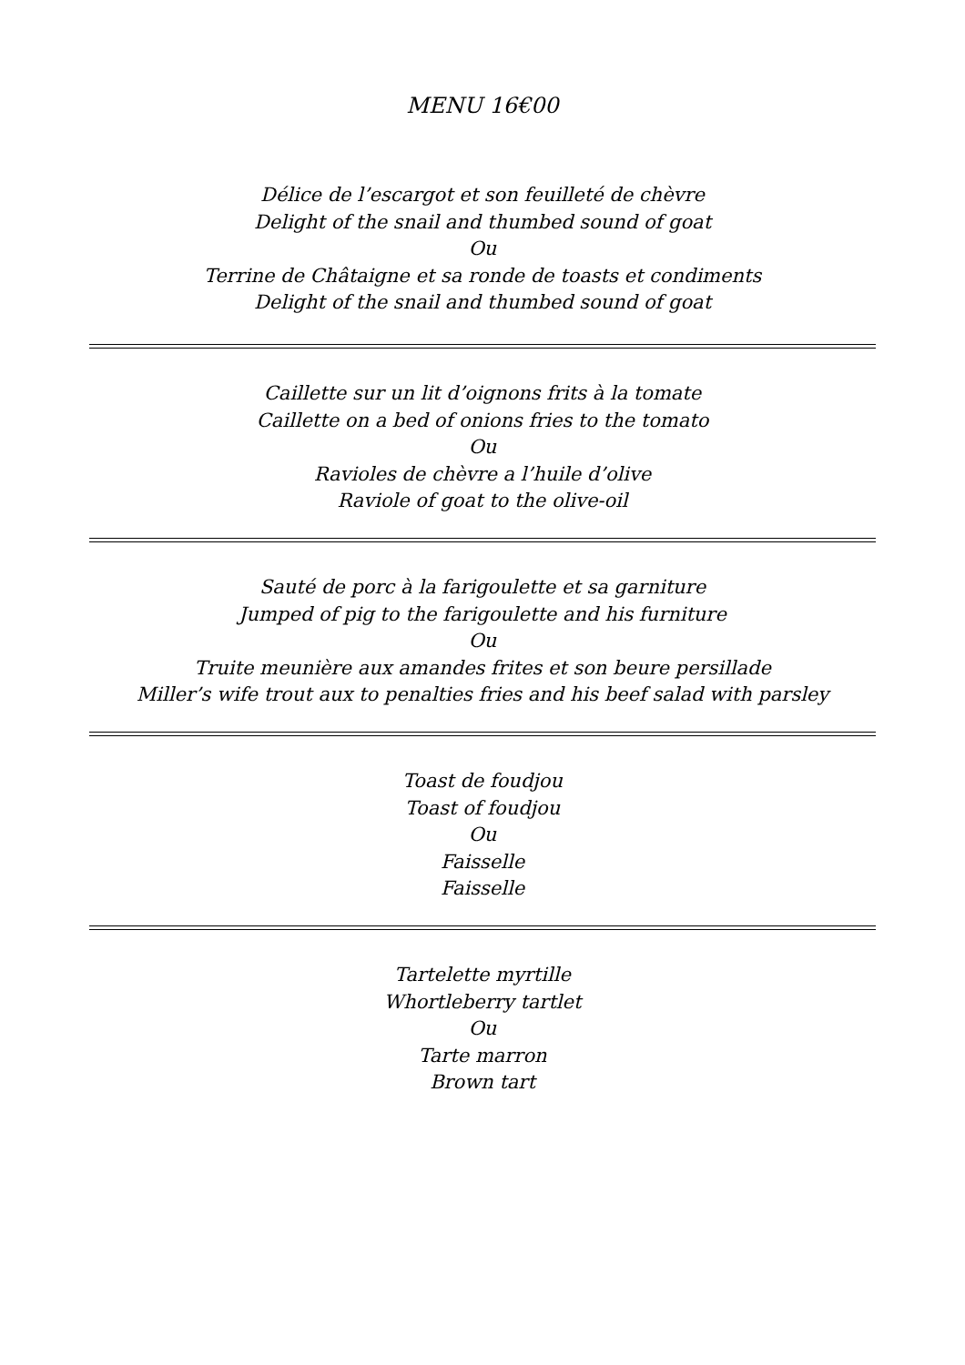MENU 16€00
Délice de l’escargot et son feuilleté de chèvre
Delight of the snail and thumbed sound of goat
Ou
Terrine de Châtaigne et sa ronde de toasts et condiments
Delight of the snail and thumbed sound of goat
Caillette sur un lit d’oignons frits à la tomate
Caillette on a bed of onions fries to the tomato
Ou
Ravioles de chèvre a l’huile d’olive
Raviole of goat to the olive-oil
Sauté de porc à la farigoulette et sa garniture
Jumped of pig to the farigoulette and his furniture
Ou
Truite meunière aux amandes frites et son beure persillade
Miller’s wife trout aux to penalties fries and his beef salad with parsley
Toast de foudjou
Toast of foudjou
Ou
Faisselle
Faisselle
Tartelette myrtille
Whortleberry tartlet
Ou
Tarte marron
Brown tart